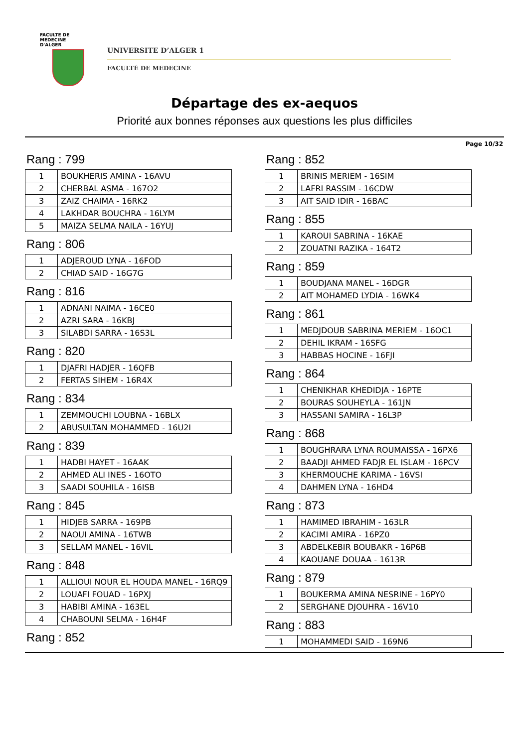FACULTE DE MEDECINE
D'ALGER
UNIVERSITE D’ALGER 1
FACULTÉ DE MEDECINE
Départage des ex-aequos
Priorité aux bonnes réponses aux questions les plus difficiles
Page 10/32
Rang : 799
| 1 | BOUKHERIS AMINA - 16AVU |
| 2 | CHERBAL ASMA - 167O2 |
| 3 | ZAIZ CHAIMA - 16RK2 |
| 4 | LAKHDAR BOUCHRA - 16LYM |
| 5 | MAIZA SELMA NAILA - 16YUJ |
Rang : 806
| 1 | ADJEROUD LYNA - 16FOD |
| 2 | CHIAD SAID - 16G7G |
Rang : 816
| 1 | ADNANI NAIMA - 16CE0 |
| 2 | AZRI SARA - 16KBJ |
| 3 | SILABDI SARRA - 16S3L |
Rang : 820
| 1 | DJAFRI HADJER - 16QFB |
| 2 | FERTAS SIHEM - 16R4X |
Rang : 834
| 1 | ZEMMOUCHI LOUBNA - 16BLX |
| 2 | ABUSULTAN MOHAMMED - 16U2I |
Rang : 839
| 1 | HADBI HAYET - 16AAK |
| 2 | AHMED ALI INES - 16OTO |
| 3 | SAADI SOUHILA - 16ISB |
Rang : 845
| 1 | HIDJEB SARRA - 169PB |
| 2 | NAOUI AMINA - 16TWB |
| 3 | SELLAM MANEL - 16VIL |
Rang : 848
| 1 | ALLIOUI NOUR EL HOUDA MANEL - 16RQ9 |
| 2 | LOUAFI FOUAD - 16PXJ |
| 3 | HABIBI AMINA - 163EL |
| 4 | CHABOUNI SELMA - 16H4F |
Rang : 852
Rang : 852
| 1 | BRINIS MERIEM - 16SIM |
| 2 | LAFRI RASSIM - 16CDW |
| 3 | AIT SAID IDIR - 16BAC |
Rang : 855
| 1 | KAROUI SABRINA - 16KAE |
| 2 | ZOUATNI RAZIKA - 164T2 |
Rang : 859
| 1 | BOUDJANA MANEL - 16DGR |
| 2 | AIT MOHAMED LYDIA - 16WK4 |
Rang : 861
| 1 | MEDJDOUB SABRINA MERIEM - 16OC1 |
| 2 | DEHIL IKRAM - 16SFG |
| 3 | HABBAS HOCINE - 16FJI |
Rang : 864
| 1 | CHENIKHAR KHEDIDJA - 16PTE |
| 2 | BOURAS SOUHEYLA - 161JN |
| 3 | HASSANI SAMIRA - 16L3P |
Rang : 868
| 1 | BOUGHRARA LYNA ROUMAISSA - 16PX6 |
| 2 | BAADJI AHMED FADJR EL ISLAM - 16PCV |
| 3 | KHERMOUCHE KARIMA - 16VSI |
| 4 | DAHMEN LYNA - 16HD4 |
Rang : 873
| 1 | HAMIMED IBRAHIM - 163LR |
| 2 | KACIMI AMIRA - 16PZ0 |
| 3 | ABDELKEBIR BOUBAKR - 16P6B |
| 4 | KAOUANE DOUAA - 1613R |
Rang : 879
| 1 | BOUKERMA AMINA NESRINE - 16PY0 |
| 2 | SERGHANE DJOUHRA - 16V10 |
Rang : 883
| 1 | MOHAMMEDI SAID - 169N6 |